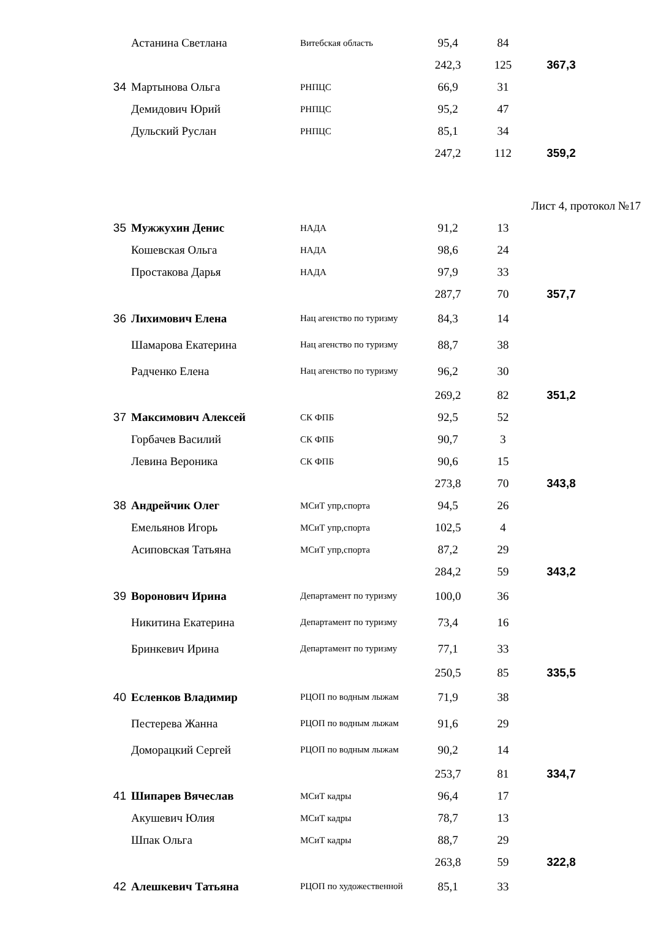| | Астанина Светлана | Витебская область | 95,4 | 84 | |
| | | | 242,3 | 125 | 367,3 |
| 34 | Мартынова Ольга | РНПЦС | 66,9 | 31 | |
| | Демидович Юрий | РНПЦС | 95,2 | 47 | |
| | Дульский Руслан | РНПЦС | 85,1 | 34 | |
| | | | 247,2 | 112 | 359,2 |
| | | | | Лист 4, протокол №17 | |
| 35 | Мужжухин Денис | НАДА | 91,2 | 13 | |
| | Кошевская Ольга | НАДА | 98,6 | 24 | |
| | Простакова Дарья | НАДА | 97,9 | 33 | |
| | | | 287,7 | 70 | 357,7 |
| 36 | Лихимович Елена | Нац агенство по туризму | 84,3 | 14 | |
| | Шамарова Екатерина | Нац агенство по туризму | 88,7 | 38 | |
| | Радченко Елена | Нац агенство по туризму | 96,2 | 30 | |
| | | | 269,2 | 82 | 351,2 |
| 37 | Максимович Алексей | СК ФПБ | 92,5 | 52 | |
| | Горбачев Василий | СК ФПБ | 90,7 | 3 | |
| | Левина Вероника | СК ФПБ | 90,6 | 15 | |
| | | | 273,8 | 70 | 343,8 |
| 38 | Андрейчик Олег | МСиТ упр,спорта | 94,5 | 26 | |
| | Емельянов Игорь | МСиТ упр,спорта | 102,5 | 4 | |
| | Асиповская Татьяна | МСиТ упр,спорта | 87,2 | 29 | |
| | | | 284,2 | 59 | 343,2 |
| 39 | Воронович Ирина | Департамент по туризму | 100,0 | 36 | |
| | Никитина Екатерина | Департамент по туризму | 73,4 | 16 | |
| | Бринкевич Ирина | Департамент по туризму | 77,1 | 33 | |
| | | | 250,5 | 85 | 335,5 |
| 40 | Есленков Владимир | РЦОП по водным лыжам | 71,9 | 38 | |
| | Пестерева Жанна | РЦОП по водным лыжам | 91,6 | 29 | |
| | Доморацкий Сергей | РЦОП по водным лыжам | 90,2 | 14 | |
| | | | 253,7 | 81 | 334,7 |
| 41 | Шипарев Вячеслав | МСиТ кадры | 96,4 | 17 | |
| | Акушевич Юлия | МСиТ кадры | 78,7 | 13 | |
| | Шпак Ольга | МСиТ кадры | 88,7 | 29 | |
| | | | 263,8 | 59 | 322,8 |
| 42 | Алешкевич Татьяна | РЦОП по художественной | 85,1 | 33 | |